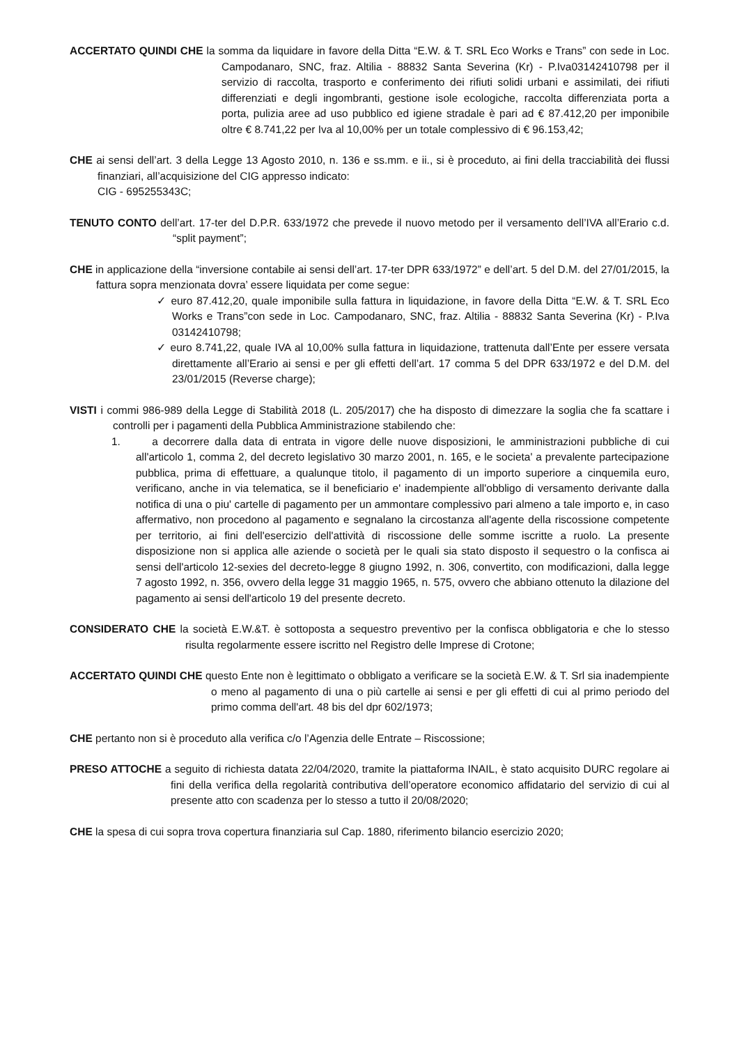ACCERTATO QUINDI CHE la somma da liquidare in favore della Ditta “E.W. & T. SRL Eco Works e Trans” con sede in Loc. Campodanaro, SNC, fraz. Altilia - 88832 Santa Severina (Kr) - P.Iva03142410798 per il servizio di raccolta, trasporto e conferimento dei rifiuti solidi urbani e assimilati, dei rifiuti differenziati e degli ingombranti, gestione isole ecologiche, raccolta differenziata porta a porta, pulizia aree ad uso pubblico ed igiene stradale è pari ad € 87.412,20 per imponibile oltre € 8.741,22 per Iva al 10,00% per un totale complessivo di € 96.153,42;
CHE ai sensi dell’art. 3 della Legge 13 Agosto 2010, n. 136 e ss.mm. e ii., si è proceduto, ai fini della tracciabilità dei flussi finanziari, all’acquisizione del CIG appresso indicato:
CIG - 695255343C;
TENUTO CONTO dell’art. 17-ter del D.P.R. 633/1972 che prevede il nuovo metodo per il versamento dell’IVA all’Erario c.d. “split payment”;
CHE in applicazione della “inversione contabile ai sensi dell’art. 17-ter DPR 633/1972” e dell’art. 5 del D.M. del 27/01/2015, la fattura sopra menzionata dovra’ essere liquidata per come segue:
✓ euro 87.412,20, quale imponibile sulla fattura in liquidazione, in favore della Ditta “E.W. & T. SRL Eco Works e Trans”con sede in Loc. Campodanaro, SNC, fraz. Altilia - 88832 Santa Severina (Kr) - P.Iva 03142410798;
✓ euro 8.741,22, quale IVA al 10,00% sulla fattura in liquidazione, trattenuta dall’Ente per essere versata direttamente all’Erario ai sensi e per gli effetti dell’art. 17 comma 5 del DPR 633/1972 e del D.M. del 23/01/2015 (Reverse charge);
VISTI i commi 986-989 della Legge di Stabilità 2018 (L. 205/2017) che ha disposto di dimezzare la soglia che fa scattare i controlli per i pagamenti della Pubblica Amministrazione stabilendo che:
1. a decorrere dalla data di entrata in vigore delle nuove disposizioni, le amministrazioni pubbliche di cui all'articolo 1, comma 2, del decreto legislativo 30 marzo 2001, n. 165, e le societa' a prevalente partecipazione pubblica, prima di effettuare, a qualunque titolo, il pagamento di un importo superiore a cinquemila euro, verificano, anche in via telematica, se il beneficiario e' inadempiente all'obbligo di versamento derivante dalla notifica di una o piu' cartelle di pagamento per un ammontare complessivo pari almeno a tale importo e, in caso affermativo, non procedono al pagamento e segnalano la circostanza all'agente della riscossione competente per territorio, ai fini dell'esercizio dell'attività di riscossione delle somme iscritte a ruolo. La presente disposizione non si applica alle aziende o società per le quali sia stato disposto il sequestro o la confisca ai sensi dell'articolo 12-sexies del decreto-legge 8 giugno 1992, n. 306, convertito, con modificazioni, dalla legge 7 agosto 1992, n. 356, ovvero della legge 31 maggio 1965, n. 575, ovvero che abbiano ottenuto la dilazione del pagamento ai sensi dell'articolo 19 del presente decreto.
CONSIDERATO CHE la società E.W.&T. è sottoposta a sequestro preventivo per la confisca obbligatoria e che lo stesso risulta regolarmente essere iscritto nel Registro delle Imprese di Crotone;
ACCERTATO QUINDI CHE questo Ente non è legittimato o obbligato a verificare se la società E.W. & T. Srl sia inadempiente o meno al pagamento di una o più cartelle ai sensi e per gli effetti di cui al primo periodo del primo comma dell'art. 48 bis del dpr 602/1973;
CHE pertanto non si è proceduto alla verifica c/o l’Agenzia delle Entrate – Riscossione;
PRESO ATTOCHE a seguito di richiesta datata 22/04/2020, tramite la piattaforma INAIL, è stato acquisito DURC regolare ai fini della verifica della regolarità contributiva dell’operatore economico affidatario del servizio di cui al presente atto con scadenza per lo stesso a tutto il 20/08/2020;
CHE la spesa di cui sopra trova copertura finanziaria sul Cap. 1880, riferimento bilancio esercizio 2020;